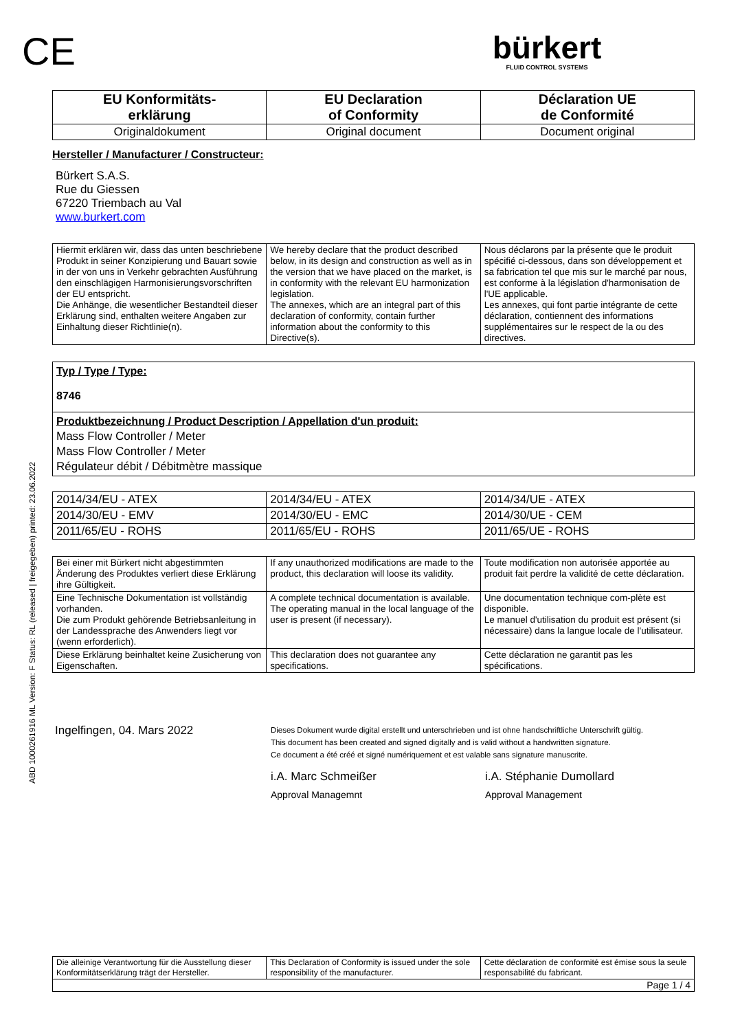ABD 1000261916 ML Version: F Status: RL (released | freigegeben) printed: 23.06.2022
CE
bürkert
FLUID CONTROL SYSTEMS
| EU Konformitäts- erklärung | EU Declaration of Conformity | Déclaration UE de Conformité |
| Originaldokument | Original document | Document original |
Hersteller / Manufacturer / Constructeur:
Bürkert S.A.S.
Rue du Giessen
67220 Triembach au Val
www.burkert.com
| Hiermit erklären wir, dass das unten beschriebene Produkt in seiner Konzipierung und Bauart sowie in der von uns in Verkehr gebrachten Ausführung den einschlägigen Harmonisierungsvorschriften der EU entspricht. Die Anhänge, die wesentlicher Bestandteil dieser Erklärung sind, enthalten weitere Angaben zur Einhaltung dieser Richtlinie(n). | We hereby declare that the product described below, in its design and construction as well as in the version that we have placed on the market, is in conformity with the relevant EU harmonization legislation. The annexes, which are an integral part of this declaration of conformity, contain further information about the conformity to this Directive(s). | Nous déclarons par la présente que le produit spécifié ci-dessous, dans son développement et sa fabrication tel que mis sur le marché par nous, est conforme à la législation d'harmonisation de l'UE applicable. Les annexes, qui font partie intégrante de cette déclaration, contiennent des informations supplémentaires sur le respect de la ou des directives. |
Typ / Type / Type:
8746
Produktbezeichnung / Product Description / Appellation d'un produit:
Mass Flow Controller / Meter
Mass Flow Controller / Meter
Régulateur débit / Débitmètre massique
| 2014/34/EU - ATEX | 2014/34/EU - ATEX | 2014/34/UE - ATEX |
| 2014/30/EU - EMV | 2014/30/EU - EMC | 2014/30/UE - CEM |
| 2011/65/EU - ROHS | 2011/65/EU - ROHS | 2011/65/UE - ROHS |
| Bei einer mit Bürkert nicht abgestimmten Änderung des Produktes verliert diese Erklärung ihre Gültigkeit. | If any unauthorized modifications are made to the product, this declaration will loose its validity. | Toute modification non autorisée apportée au produit fait perdre la validité de cette déclaration. |
| Eine Technische Dokumentation ist vollständig vorhanden. Die zum Produkt gehörende Betriebsanleitung in der Landessprache des Anwenders liegt vor (wenn erforderlich). | A complete technical documentation is available. The operating manual in the local language of the user is present (if necessary). | Une documentation technique com-plète est disponible. Le manuel d'utilisation du produit est présent (si nécessaire) dans la langue locale de l'utilisateur. |
| Diese Erklärung beinhaltet keine Zusicherung von Eigenschaften. | This declaration does not guarantee any specifications. | Cette déclaration ne garantit pas les spécifications. |
Ingelfingen, 04. Mars 2022
Dieses Dokument wurde digital erstellt und unterschrieben und ist ohne handschriftliche Unterschrift gültig.
This document has been created and signed digitally and is valid without a handwritten signature.
Ce document a été créé et signé numériquement et est valable sans signature manuscrite.
i.A. Marc Schmeißer
Approval Managemnt
i.A. Stéphanie Dumollard
Approval Management
| Die alleinige Verantwortung für die Ausstellung dieser Konformitätserklärung trägt der Hersteller. | This Declaration of Conformity is issued under the sole responsibility of the manufacturer. | Cette déclaration de conformité est émise sous la seule responsabilité du fabricant. |
| Page 1 / 4 | | |